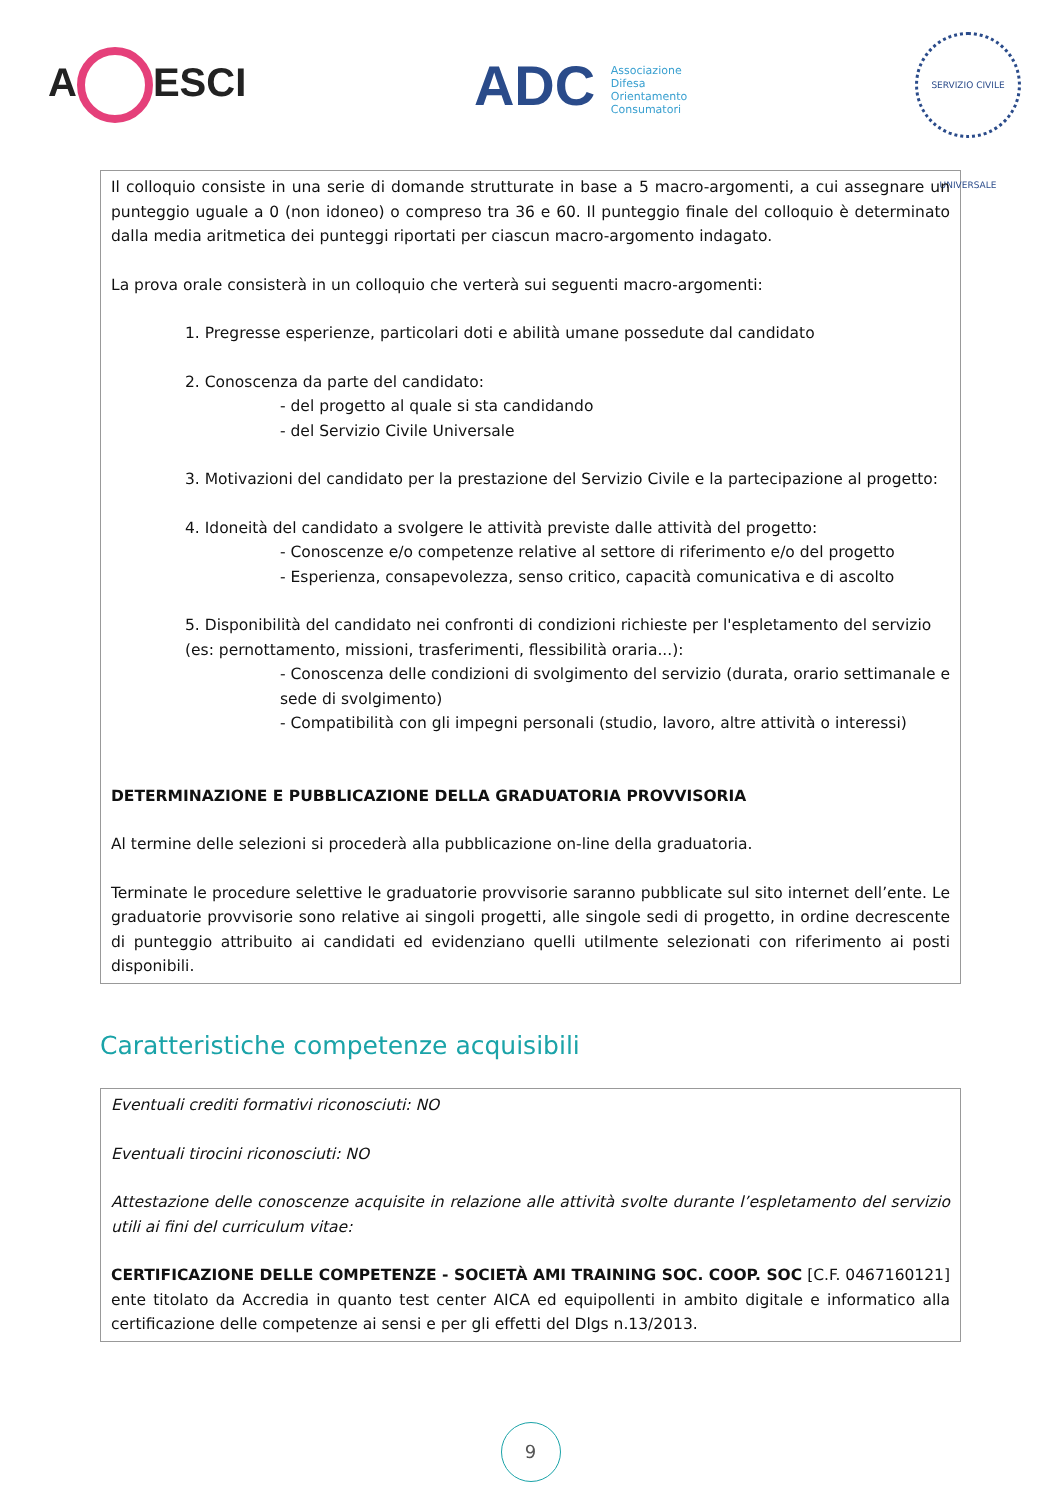A ESCI
ADC Associazione
Difesa
Orientamento
Consumatori
SERVIZIO CIVILE UNIVERSALE
Il colloquio consiste in una serie di domande strutturate in base a 5 macro-argomenti, a cui assegnare un punteggio uguale a 0 (non idoneo) o compreso tra 36 e 60. Il punteggio finale del colloquio è determinato dalla media aritmetica dei punteggi riportati per ciascun macro-argomento indagato.
La prova orale consisterà in un colloquio che verterà sui seguenti macro-argomenti:
1. Pregresse esperienze, particolari doti e abilità umane possedute dal candidato
2. Conoscenza da parte del candidato:
- del progetto al quale si sta candidando
- del Servizio Civile Universale
3. Motivazioni del candidato per la prestazione del Servizio Civile e la partecipazione al progetto:
4. Idoneità del candidato a svolgere le attività previste dalle attività del progetto:
- Conoscenze e/o competenze relative al settore di riferimento e/o del progetto
- Esperienza, consapevolezza, senso critico, capacità comunicativa e di ascolto
5. Disponibilità del candidato nei confronti di condizioni richieste per l'espletamento del servizio (es: pernottamento, missioni, trasferimenti, flessibilità oraria...):
- Conoscenza delle condizioni di svolgimento del servizio (durata, orario settimanale e sede di svolgimento)
- Compatibilità con gli impegni personali (studio, lavoro, altre attività o interessi)
DETERMINAZIONE E PUBBLICAZIONE DELLA GRADUATORIA PROVVISORIA
Al termine delle selezioni si procederà alla pubblicazione on-line della graduatoria.
Terminate le procedure selettive le graduatorie provvisorie saranno pubblicate sul sito internet dell’ente. Le graduatorie provvisorie sono relative ai singoli progetti, alle singole sedi di progetto, in ordine decrescente di punteggio attribuito ai candidati ed evidenziano quelli utilmente selezionati con riferimento ai posti disponibili.
Caratteristiche competenze acquisibili
Eventuali crediti formativi riconosciuti: NO
Eventuali tirocini riconosciuti: NO
Attestazione delle conoscenze acquisite in relazione alle attività svolte durante l’espletamento del servizio utili ai fini del curriculum vitae:
CERTIFICAZIONE DELLE COMPETENZE - SOCIETÀ AMI TRAINING SOC. COOP. SOC [C.F. 0467160121] ente titolato da Accredia in quanto test center AICA ed equipollenti in ambito digitale e informatico alla certificazione delle competenze ai sensi e per gli effetti del Dlgs n.13/2013.
9